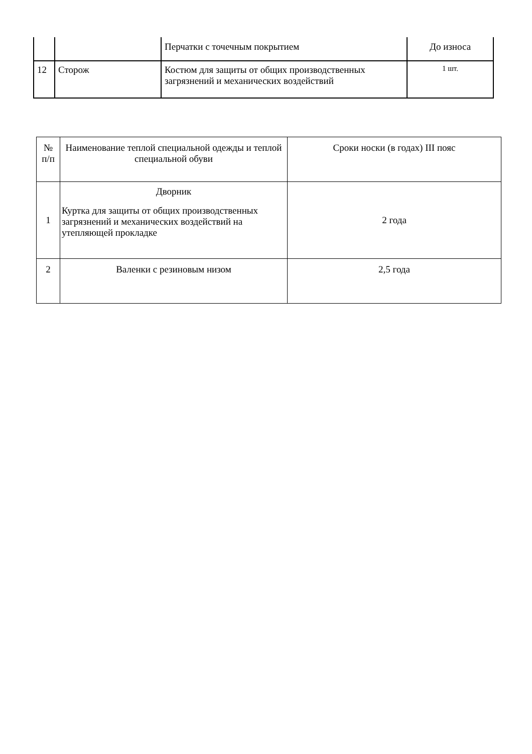| | | Перчатки с точечным покрытием | До износа |
| 12 | Сторож | Костюм для защиты от общих производственных загрязнений и механических воздействий | 1 шт. |
| № п/п | Наименование теплой специальной одежды и теплой специальной обуви | Сроки носки (в годах) III пояс |
| --- | --- | --- |
| 1 | Дворник Куртка для защиты от общих производственных загрязнений и механических воздействий на утепляющей прокладке | 2 года |
| 2 | Валенки с резиновым низом | 2,5 года |